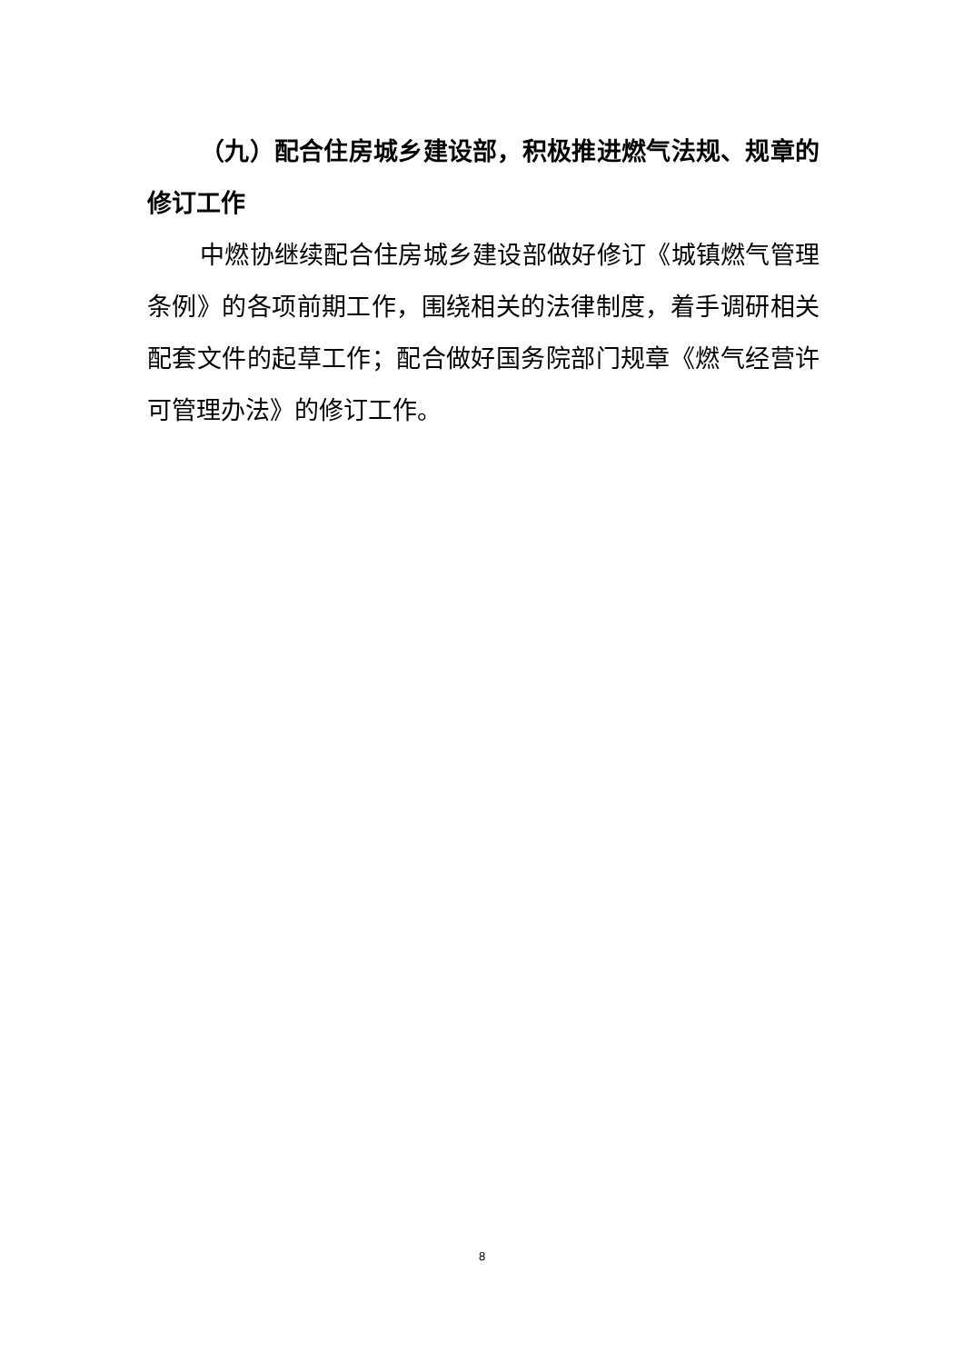（九）配合住房城乡建设部，积极推进燃气法规、规章的修订工作
中燃协继续配合住房城乡建设部做好修订《城镇燃气管理条例》的各项前期工作，围绕相关的法律制度，着手调研相关配套文件的起草工作；配合做好国务院部门规章《燃气经营许可管理办法》的修订工作。
8